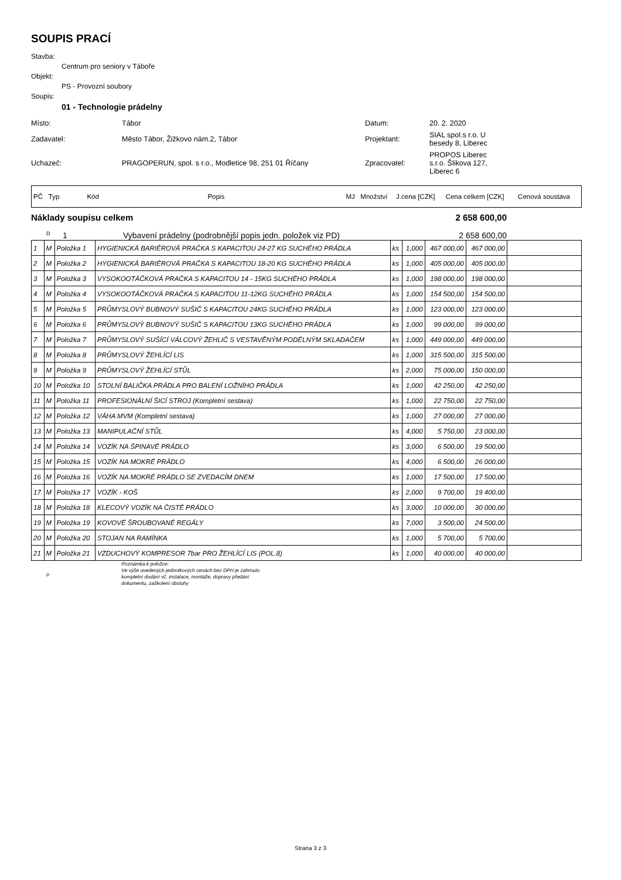SOUPIS PRACÍ
Stavba:
Centrum pro seniory v Táboře
Objekt:
PS - Provozní soubory
Soupis:
01 - Technologie prádelny
| Místo: | Tábor | Datum: | 20. 2. 2020 |
| Zadavatel: | Město Tábor, Žižkovo nám.2, Tábor | Projektant: | SIAL spol.s r.o. U besedy 8, Liberec |
| Uchazeč: | PRAGOPERUN, spol. s r.o., Modletice 98, 251 01 Říčany | Zpracovatel: | PROPOS Liberec s.r.o. Šlikova 127, Liberec 6 |
| PČ | Typ | Kód | Popis | MJ | Množství | J.cena [CZK] | Cena celkem [CZK] | Cenová soustava |
Náklady soupisu celkem 2 658 600,00
D 1 Vybavení prádelny (podrobnější popis jedn. položek viz PD) 2 658 600,00
| 1 | M | Položka 1 | HYGIENICKÁ BARIÉROVÁ PRAČKA S KAPACITOU 24-27 KG SUCHÉHO PRÁDLA | ks | 1,000 | 467 000,00 | 467 000,00 | |
| 2 | M | Položka 2 | HYGIENICKÁ BARIÉROVÁ PRAČKA S KAPACITOU 18-20 KG SUCHÉHO PRÁDLA | ks | 1,000 | 405 000,00 | 405 000,00 | |
| 3 | M | Položka 3 | VYSOKOOTÁČKOVÁ PRAČKA S KAPACITOU 14 - 15KG SUCHÉHO PRÁDLA | ks | 1,000 | 198 000,00 | 198 000,00 | |
| 4 | M | Položka 4 | VYSOKOOTÁČKOVÁ PRAČKA S KAPACITOU 11-12KG SUCHÉHO PRÁDLA | ks | 1,000 | 154 500,00 | 154 500,00 | |
| 5 | M | Položka 5 | PRŮMYSLOVÝ BUBNOVÝ SUŠIČ S KAPACITOU 24KG SUCHÉHO PRÁDLA | ks | 1,000 | 123 000,00 | 123 000,00 | |
| 6 | M | Položka 6 | PRŮMYSLOVÝ BUBNOVÝ SUŠIČ S KAPACITOU 13KG SUCHÉHO PRÁDLA | ks | 1,000 | 99 000,00 | 99 000,00 | |
| 7 | M | Položka 7 | PRŮMYSLOVÝ SUŠÍCÍ VÁLCOVÝ ŽEHLIČ S VESTAVĚNÝM PODÉLNÝM SKLADAČEM | ks | 1,000 | 449 000,00 | 449 000,00 | |
| 8 | M | Položka 8 | PRŮMYSLOVÝ ŽEHLÍCÍ LIS | ks | 1,000 | 315 500,00 | 315 500,00 | |
| 9 | M | Položka 9 | PRŮMYSLOVÝ ŽEHLÍCÍ STŮL | ks | 2,000 | 75 000,00 | 150 000,00 | |
| 10 | M | Položka 10 | STOLNÍ BALIČKA PRÁDLA PRO BALENÍ LOŽNÍHO PRÁDLA | ks | 1,000 | 42 250,00 | 42 250,00 | |
| 11 | M | Položka 11 | PROFESIONÁLNÍ ŠICÍ STROJ (Kompletní sestava) | ks | 1,000 | 22 750,00 | 22 750,00 | |
| 12 | M | Položka 12 | VÁHA MVM (Kompletní sestava) | ks | 1,000 | 27 000,00 | 27 000,00 | |
| 13 | M | Položka 13 | MANIPULAČNÍ STŮL | ks | 4,000 | 5 750,00 | 23 000,00 | |
| 14 | M | Položka 14 | VOZÍK NA ŠPINAVÉ PRÁDLO | ks | 3,000 | 6 500,00 | 19 500,00 | |
| 15 | M | Položka 15 | VOZÍK NA MOKRÉ PRÁDLO | ks | 4,000 | 6 500,00 | 26 000,00 | |
| 16 | M | Položka 16 | VOZÍK NA MOKRÉ PRÁDLO SE ZVEDACÍM DNEM | ks | 1,000 | 17 500,00 | 17 500,00 | |
| 17 | M | Položka 17 | VOZÍK - KOŠ | ks | 2,000 | 9 700,00 | 19 400,00 | |
| 18 | M | Položka 18 | KLECOVÝ VOZÍK NA ČISTÉ PRÁDLO | ks | 3,000 | 10 000,00 | 30 000,00 | |
| 19 | M | Položka 19 | KOVOVÉ ŠROUBOVANÉ REGÁLY | ks | 7,000 | 3 500,00 | 24 500,00 | |
| 20 | M | Položka 20 | STOJAN NA RAMÍNKA | ks | 1,000 | 5 700,00 | 5 700,00 | |
| 21 | M | Položka 21 | VZDUCHOVÝ KOMPRESOR 7bar PRO ŽEHLÍCÍ LIS (POL.8) | ks | 1,000 | 40 000,00 | 40 000,00 | |
P
Poznámka k položce:
Ve výše uvedených jednotkových cenách bez DPH je zahrnuto
kompletní dodání vč. instalace, montáže, dopravy předání
dokumentu, zaškolení obsluhy
Strana 3 z 3